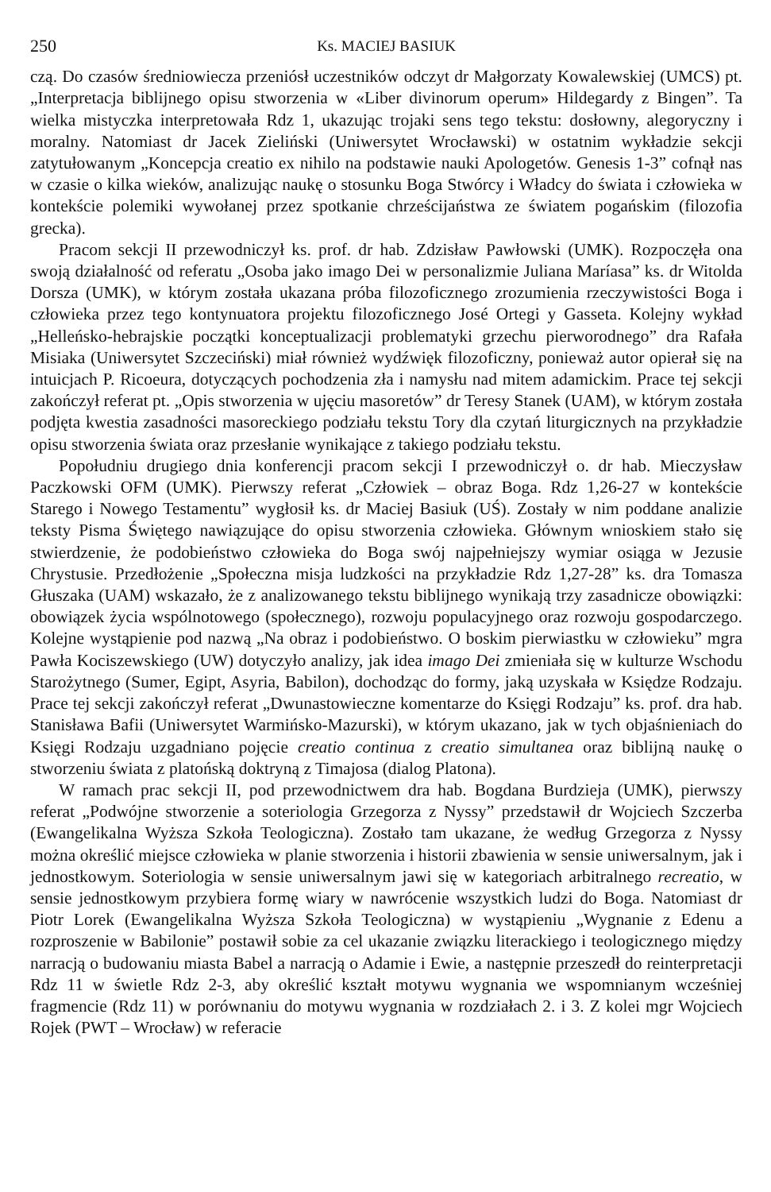250 Ks. MACIEJ BASIUK
czą. Do czasów średniowiecza przeniósł uczestników odczyt dr Małgorzaty Kowalewskiej (UMCS) pt. „Interpretacja biblijnego opisu stworzenia w «Liber divinorum operum» Hildegardy z Bingen”. Ta wielka mistyczka interpretowała Rdz 1, ukazując trojaki sens tego tekstu: dosłowny, alegoryczny i moralny. Natomiast dr Jacek Zieliński (Uniwersytet Wrocławski) w ostatnim wykładzie sekcji zatytułowanym „Koncepcja creatio ex nihilo na podstawie nauki Apologetów. Genesis 1-3” cofnął nas w czasie o kilka wieków, analizując naukę o stosunku Boga Stwórcy i Władcy do świata i człowieka w kontekście polemiki wywołanej przez spotkanie chrześcijaństwa ze światem pogańskim (filozofia grecka).
Pracom sekcji II przewodniczył ks. prof. dr hab. Zdzisław Pawłowski (UMK). Rozpoczęła ona swoją działalność od referatu „Osoba jako imago Dei w personalizmie Juliana Maríasa” ks. dr Witolda Dorsza (UMK), w którym została ukazana próba filozoficznego zrozumienia rzeczywistości Boga i człowieka przez tego kontynuatora projektu filozoficznego José Ortegi y Gasseta. Kolejny wykład „Helleńsko-hebrajskie początki konceptualizacji problematyki grzechu pierworodnego” dra Rafała Misiaka (Uniwersytet Szczeciński) miał również wydźwięk filozoficzny, ponieważ autor opierał się na intuicjach P. Ricoeura, dotyczących pochodzenia zła i namysłu nad mitem adamickim. Prace tej sekcji zakończył referat pt. „Opis stworzenia w ujęciu masoretów” dr Teresy Stanek (UAM), w którym została podjęta kwestia zasadności masoreckiego podziału tekstu Tory dla czytań liturgicznych na przykładzie opisu stworzenia świata oraz przesłanie wynikające z takiego podziału tekstu.
Popołudniu drugiego dnia konferencji pracom sekcji I przewodniczył o. dr hab. Mieczysław Paczkowski OFM (UMK). Pierwszy referat „Człowiek – obraz Boga. Rdz 1,26-27 w kontekście Starego i Nowego Testamentu” wygłosił ks. dr Maciej Basiuk (UŚ). Zostały w nim poddane analizie teksty Pisma Świętego nawiązujące do opisu stworzenia człowieka. Głównym wnioskiem stało się stwierdzenie, że podobieństwo człowieka do Boga swój najpełniejszy wymiar osiąga w Jezusie Chrystusie. Przedłożenie „Społeczna misja ludzkości na przykładzie Rdz 1,27-28” ks. dra Tomasza Głuszaka (UAM) wskazało, że z analizowanego tekstu biblijnego wynikają trzy zasadnicze obowiązki: obowiązek życia wspólnotowego (społecznego), rozwoju populacyjnego oraz rozwoju gospodarczego. Kolejne wystąpienie pod nazwą „Na obraz i podobieństwo. O boskim pierwiastku w człowieku” mgra Pawła Kociszewskiego (UW) dotyczyło analizy, jak idea imago Dei zmieniała się w kulturze Wschodu Starożytnego (Sumer, Egipt, Asyria, Babilon), dochodząc do formy, jaką uzyskała w Księdze Rodzaju. Prace tej sekcji zakończył referat „Dwunastowieczne komentarze do Księgi Rodzaju” ks. prof. dra hab. Stanisława Bafii (Uniwersytet Warmińsko-Mazurski), w którym ukazano, jak w tych objaśnieniach do Księgi Rodzaju uzgadniano pojęcie creatio continua z creatio simultanea oraz biblijną naukę o stworzeniu świata z platońską doktryną z Timajosa (dialog Platona).
W ramach prac sekcji II, pod przewodnictwem dra hab. Bogdana Burdzieja (UMK), pierwszy referat „Podwójne stworzenie a soteriologia Grzegorza z Nyssy” przedstawił dr Wojciech Szczerba (Ewangelikalna Wyższa Szkoła Teologiczna). Zostało tam ukazane, że według Grzegorza z Nyssy można określić miejsce człowieka w planie stworzenia i historii zbawienia w sensie uniwersalnym, jak i jednostkowym. Soteriologia w sensie uniwersalnym jawi się w kategoriach arbitralnego recreatio, w sensie jednostkowym przybiera formę wiary w nawrócenie wszystkich ludzi do Boga. Natomiast dr Piotr Lorek (Ewangelikalna Wyższa Szkoła Teologiczna) w wystąpieniu „Wygnanie z Edenu a rozproszenie w Babilonie” postawił sobie za cel ukazanie związku literackiego i teologicznego między narracją o budowaniu miasta Babel a narracją o Adamie i Ewie, a następnie przeszedł do reinterpretacji Rdz 11 w świetle Rdz 2-3, aby określić kształt motywu wygnania we wspomnianym wcześniej fragmencie (Rdz 11) w porównaniu do motywu wygnania w rozdziałach 2. i 3. Z kolei mgr Wojciech Rojek (PWT – Wrocław) w referacie